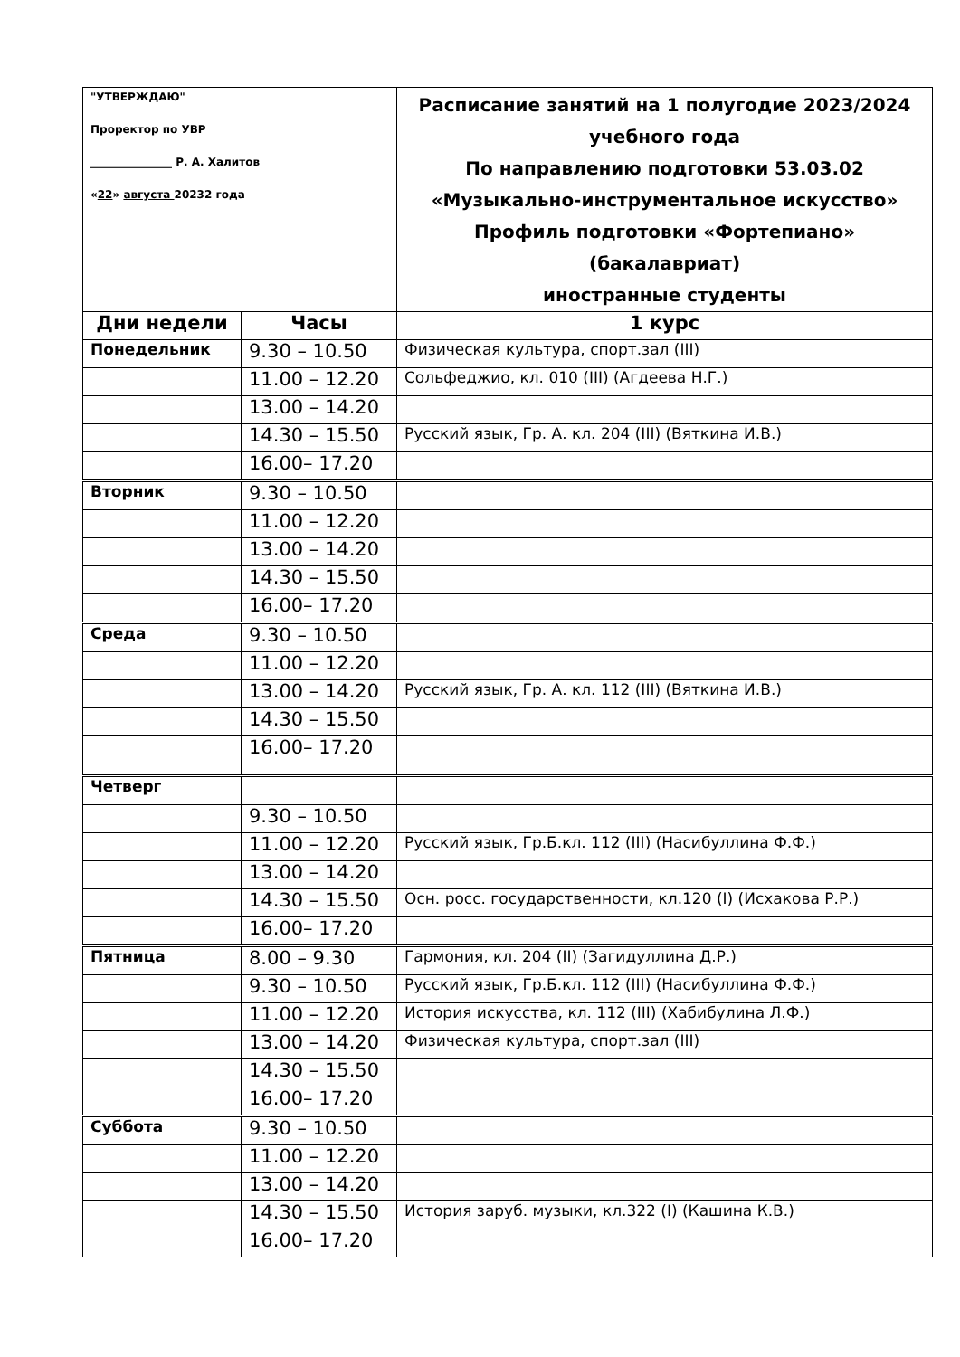| "УТВЕРЖДАЮ" Проректор по УВР _______________ Р. А. Халитов « 22 » августа 20232 года | | Расписание занятий на 1 полугодие 2023/2024 учебного года По направлению подготовки 53.03.02 «Музыкально-инструментальное искусство» Профиль подготовки «Фортепиано» (бакалавриат) иностранные студенты |
| Дни недели | Часы | 1 курс |
| Понедельник | 9.30 – 10.50 | Физическая культура, спорт.зал (III) |
| | 11.00 – 12.20 | Сольфеджио, кл. 010 (III) (Агдеева Н.Г.) |
| | 13.00 – 14.20 | |
| | 14.30 – 15.50 | Русский язык, Гр. А. кл. 204 (III) (Вяткина И.В.) |
| | 16.00– 17.20 | |
| Вторник | 9.30 – 10.50 | |
| | 11.00 – 12.20 | |
| | 13.00 – 14.20 | |
| | 14.30 – 15.50 | |
| | 16.00– 17.20 | |
| Среда | 9.30 – 10.50 | |
| | 11.00 – 12.20 | |
| | 13.00 – 14.20 | Русский язык, Гр. А. кл. 112 (III) (Вяткина И.В.) |
| | 14.30 – 15.50 | |
| | 16.00– 17.20 | |
| Четверг | | |
| | 9.30 – 10.50 | |
| | 11.00 – 12.20 | Русский язык, Гр.Б.кл. 112 (III) (Насибуллина Ф.Ф.) |
| | 13.00 – 14.20 | |
| | 14.30 – 15.50 | Осн. росс. государственности, кл.120 (I) (Исхакова Р.Р.) |
| | 16.00– 17.20 | |
| Пятница | 8.00 – 9.30 | Гармония, кл. 204 (II) (Загидуллина Д.Р.) |
| | 9.30 – 10.50 | Русский язык, Гр.Б.кл. 112 (III) (Насибуллина Ф.Ф.) |
| | 11.00 – 12.20 | История искусства, кл. 112 (III) (Хабибулина Л.Ф.) |
| | 13.00 – 14.20 | Физическая культура, спорт.зал (III) |
| | 14.30 – 15.50 | |
| | 16.00– 17.20 | |
| Суббота | 9.30 – 10.50 | |
| | 11.00 – 12.20 | |
| | 13.00 – 14.20 | |
| | 14.30 – 15.50 | История заруб. музыки, кл.322 (I) (Кашина К.В.) |
| | 16.00– 17.20 | |